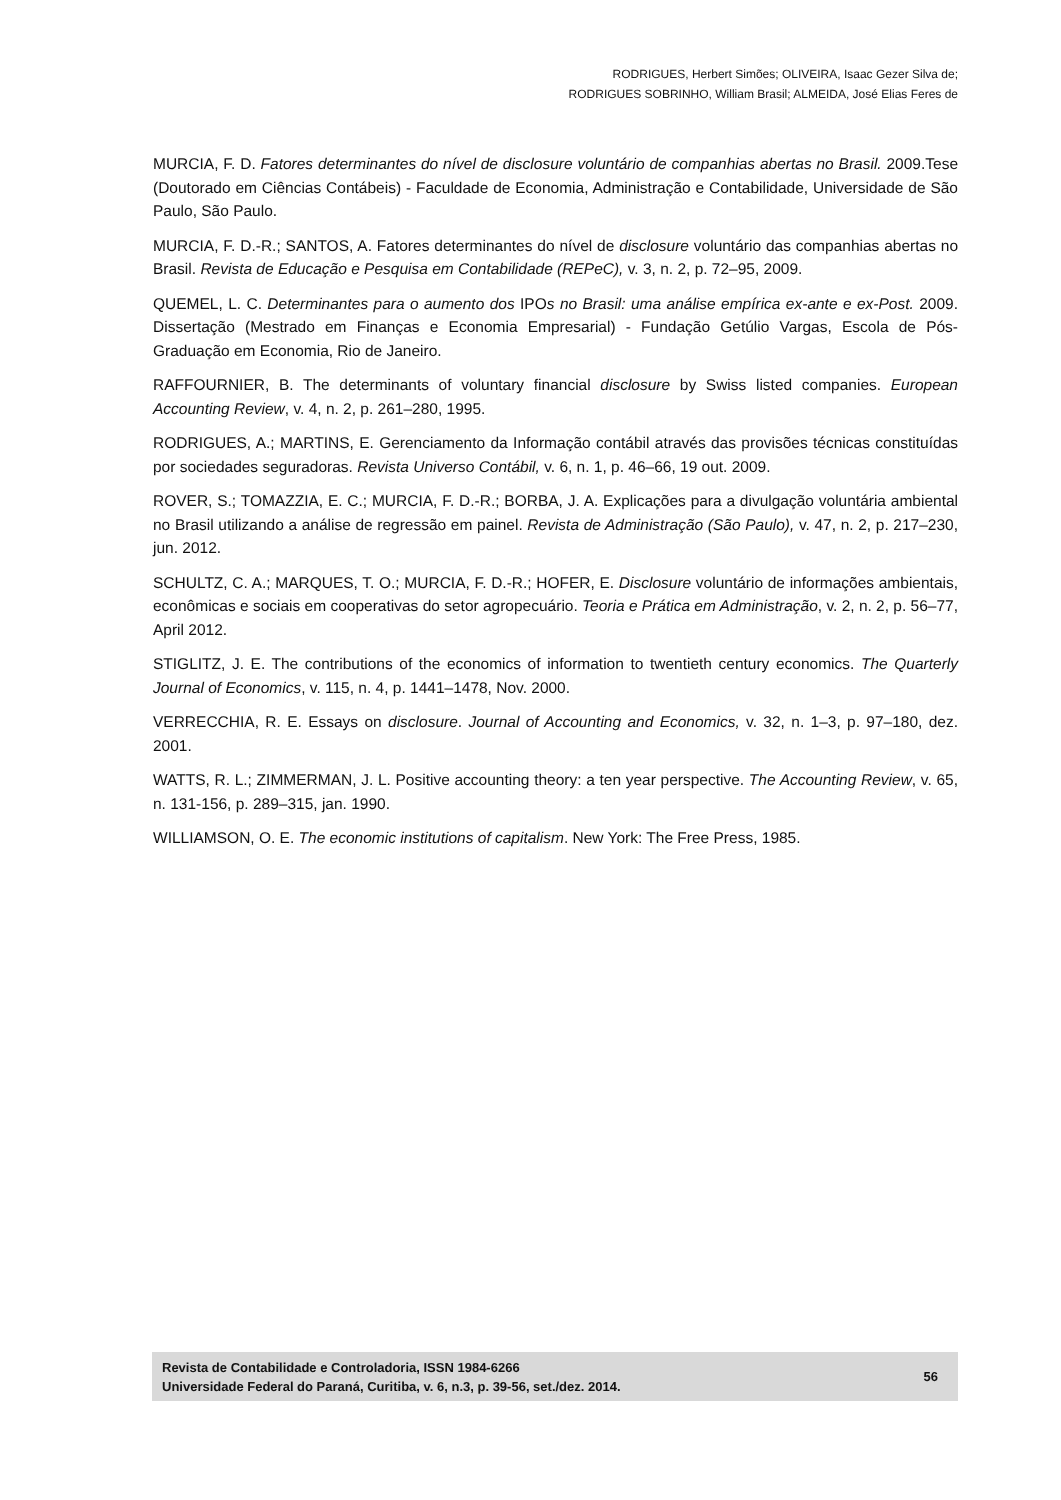RODRIGUES, Herbert Simões; OLIVEIRA, Isaac Gezer Silva de;
RODRIGUES SOBRINHO, William Brasil; ALMEIDA, José Elias Feres de
MURCIA, F. D. Fatores determinantes do nível de disclosure voluntário de companhias abertas no Brasil. 2009.Tese (Doutorado em Ciências Contábeis) - Faculdade de Economia, Administração e Contabilidade, Universidade de São Paulo, São Paulo.
MURCIA, F. D.-R.; SANTOS, A. Fatores determinantes do nível de disclosure voluntário das companhias abertas no Brasil. Revista de Educação e Pesquisa em Contabilidade (REPeC), v. 3, n. 2, p. 72–95, 2009.
QUEMEL, L. C. Determinantes para o aumento dos IPOs no Brasil: uma análise empírica ex-ante e ex-Post. 2009. Dissertação (Mestrado em Finanças e Economia Empresarial) - Fundação Getúlio Vargas, Escola de Pós-Graduação em Economia, Rio de Janeiro.
RAFFOURNIER, B. The determinants of voluntary financial disclosure by Swiss listed companies. European Accounting Review, v. 4, n. 2, p. 261–280, 1995.
RODRIGUES, A.; MARTINS, E. Gerenciamento da Informação contábil através das provisões técnicas constituídas por sociedades seguradoras. Revista Universo Contábil, v. 6, n. 1, p. 46–66, 19 out. 2009.
ROVER, S.; TOMAZZIA, E. C.; MURCIA, F. D.-R.; BORBA, J. A. Explicações para a divulgação voluntária ambiental no Brasil utilizando a análise de regressão em painel. Revista de Administração (São Paulo), v. 47, n. 2, p. 217–230, jun. 2012.
SCHULTZ, C. A.; MARQUES, T. O.; MURCIA, F. D.-R.; HOFER, E. Disclosure voluntário de informações ambientais, econômicas e sociais em cooperativas do setor agropecuário. Teoria e Prática em Administração, v. 2, n. 2, p. 56–77, April 2012.
STIGLITZ, J. E. The contributions of the economics of information to twentieth century economics. The Quarterly Journal of Economics, v. 115, n. 4, p. 1441–1478, Nov. 2000.
VERRECCHIA, R. E. Essays on disclosure. Journal of Accounting and Economics, v. 32, n. 1–3, p. 97–180, dez. 2001.
WATTS, R. L.; ZIMMERMAN, J. L. Positive accounting theory: a ten year perspective. The Accounting Review, v. 65, n. 131-156, p. 289–315, jan. 1990.
WILLIAMSON, O. E. The economic institutions of capitalism. New York: The Free Press, 1985.
Revista de Contabilidade e Controladoria, ISSN 1984-6266
Universidade Federal do Paraná, Curitiba, v. 6, n.3, p. 39-56, set./dez. 2014.
56